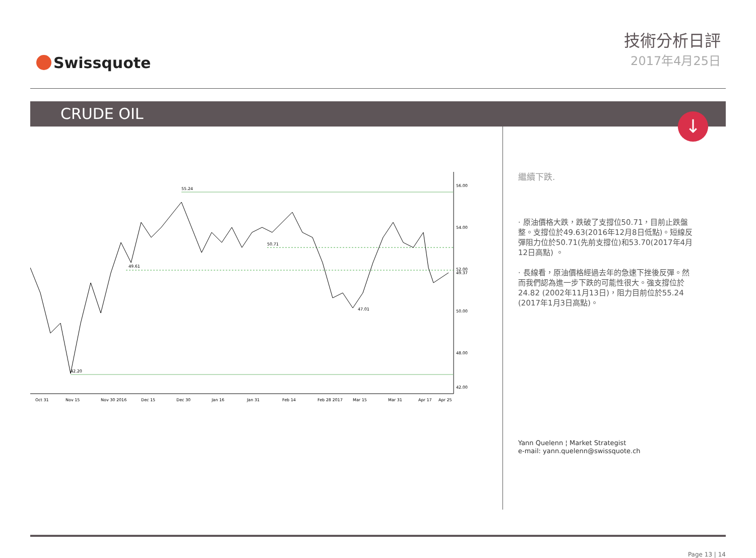Swissquote
技術分析日評
2017年4月25日
CRUDE OIL
↓
55.24
50.71
49.61
42.20
47.01
56.00
54.00
52.00
50.00
48.00
42.00
Oct 31
Nov 15
Nov 30 2016
Dec 15
Dec 30
Jan 16
Jan 31
Feb 14
Feb 28 2017
Mar 15
Mar 31
Apr 17
Apr 25
49.37
繼續下跌.
· 原油價格大跌，跌破了支撐位50.71，目前止跌盤整。支撐位於49.63(2016年12月8日低點)。短線反彈阻力位於50.71(先前支撐位)和53.70(2017年4月12日高點) 。
· 長線看，原油價格經過去年的急速下挫後反彈。然而我們認為進一步下跌的可能性很大。強支撐位於24.82 (2002年11月13日)，阻力目前位於55.24 (2017年1月3日高點)。
Yann Quelenn ¦ Market Strategist
e-mail: yann.quelenn@swissquote.ch
Page 13 | 14